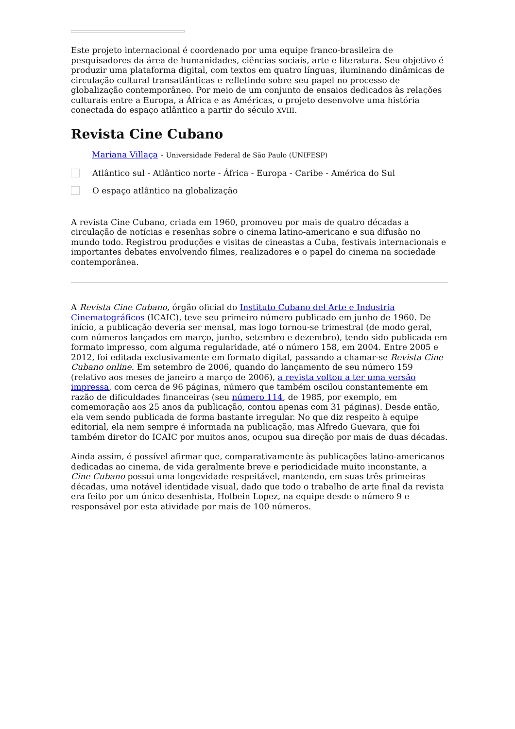Este projeto internacional é coordenado por uma equipe franco-brasileira de pesquisadores da área de humanidades, ciências sociais, arte e literatura. Seu objetivo é produzir uma plataforma digital, com textos em quatro línguas, iluminando dinâmicas de circulação cultural transatlânticas e refletindo sobre seu papel no processo de globalização contemporâneo. Por meio de um conjunto de ensaios dedicados às relações culturais entre a Europa, a África e as Américas, o projeto desenvolve uma história conectada do espaço atlântico a partir do século XVIII.
Revista Cine Cubano
Mariana Villaça - Universidade Federal de São Paulo (UNIFESP)
Atlântico sul - Atlântico norte - África - Europa - Caribe - América do Sul
O espaço atlântico na globalização
A revista Cine Cubano, criada em 1960, promoveu por mais de quatro décadas a circulação de notícias e resenhas sobre o cinema latino-americano e sua difusão no mundo todo. Registrou produções e visitas de cineastas a Cuba, festivais internacionais e importantes debates envolvendo filmes, realizadores e o papel do cinema na sociedade contemporânea.
A Revista Cine Cubano, órgão oficial do Instituto Cubano del Arte e Industria Cinematográficos (ICAIC), teve seu primeiro número publicado em junho de 1960. De início, a publicação deveria ser mensal, mas logo tornou-se trimestral (de modo geral, com números lançados em março, junho, setembro e dezembro), tendo sido publicada em formato impresso, com alguma regularidade, até o número 158, em 2004. Entre 2005 e 2012, foi editada exclusivamente em formato digital, passando a chamar-se Revista Cine Cubano online. Em setembro de 2006, quando do lançamento de seu número 159 (relativo aos meses de janeiro a março de 2006), a revista voltou a ter uma versão impressa, com cerca de 96 páginas, número que também oscilou constantemente em razão de dificuldades financeiras (seu número 114, de 1985, por exemplo, em comemoração aos 25 anos da publicação, contou apenas com 31 páginas). Desde então, ela vem sendo publicada de forma bastante irregular. No que diz respeito à equipe editorial, ela nem sempre é informada na publicação, mas Alfredo Guevara, que foi também diretor do ICAIC por muitos anos, ocupou sua direção por mais de duas décadas.
Ainda assim, é possível afirmar que, comparativamente às publicações latino-americanos dedicadas ao cinema, de vida geralmente breve e periodicidade muito inconstante, a Cine Cubano possui uma longevidade respeitável, mantendo, em suas três primeiras décadas, uma notável identidade visual, dado que todo o trabalho de arte final da revista era feito por um único desenhista, Holbein Lopez, na equipe desde o número 9 e responsável por esta atividade por mais de 100 números.